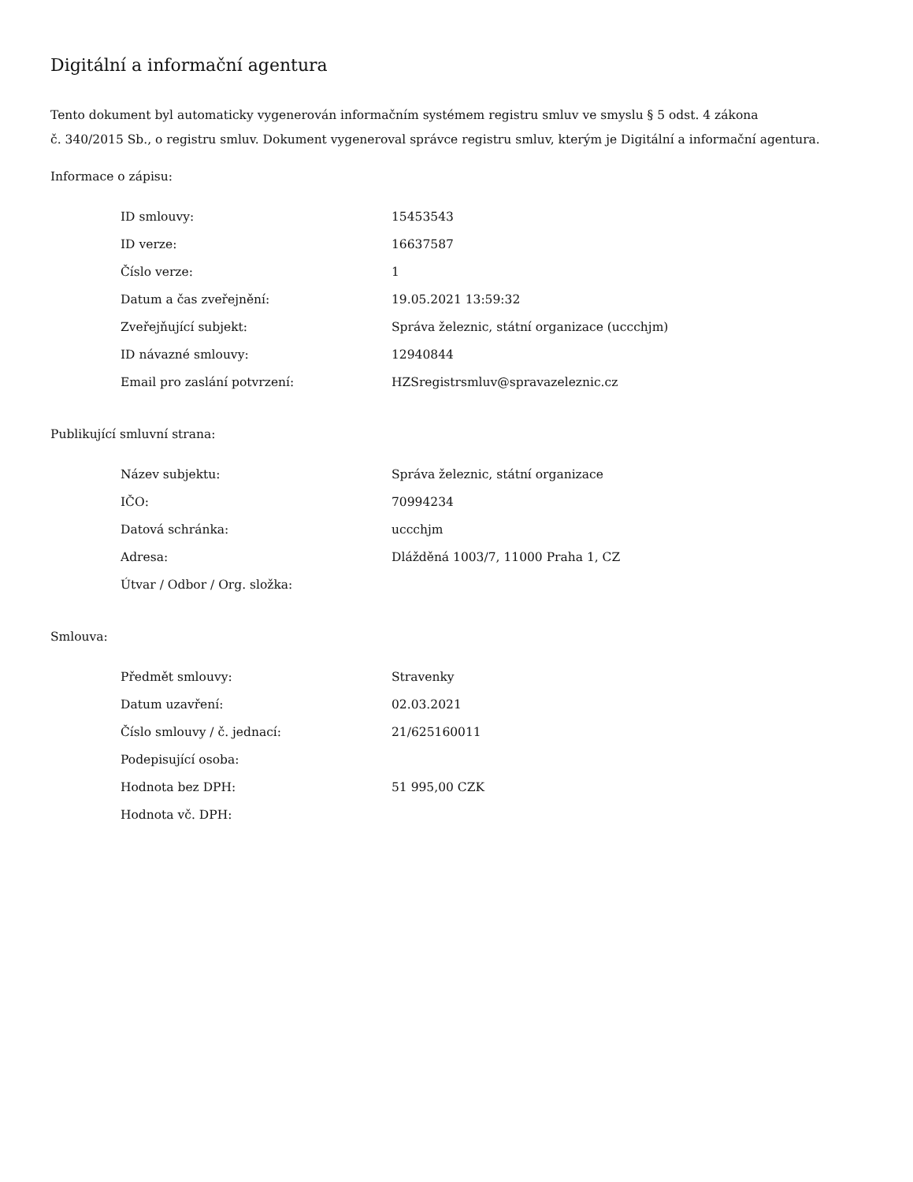Digitální a informační agentura
Tento dokument byl automaticky vygenerován informačním systémem registru smluv ve smyslu § 5 odst. 4 zákona
č. 340/2015 Sb., o registru smluv. Dokument vygeneroval správce registru smluv, kterým je Digitální a informační agentura.
Informace o zápisu:
| ID smlouvy: | 15453543 |
| ID verze: | 16637587 |
| Číslo verze: | 1 |
| Datum a čas zveřejnění: | 19.05.2021 13:59:32 |
| Zveřejňující subjekt: | Správa železnic, státní organizace (uccchjm) |
| ID návazné smlouvy: | 12940844 |
| Email pro zaslání potvrzení: | HZSregistrsmluv@spravazeleznic.cz |
Publikující smluvní strana:
| Název subjektu: | Správa železnic, státní organizace |
| IČO: | 70994234 |
| Datová schránka: | uccchjm |
| Adresa: | Dlážděná 1003/7, 11000 Praha 1, CZ |
| Útvar / Odbor / Org. složka: | |
Smlouva:
| Předmět smlouvy: | Stravenky |
| Datum uzavření: | 02.03.2021 |
| Číslo smlouvy / č. jednací: | 21/625160011 |
| Podepisující osoba: | |
| Hodnota bez DPH: | 51 995,00 CZK |
| Hodnota vč. DPH: | |